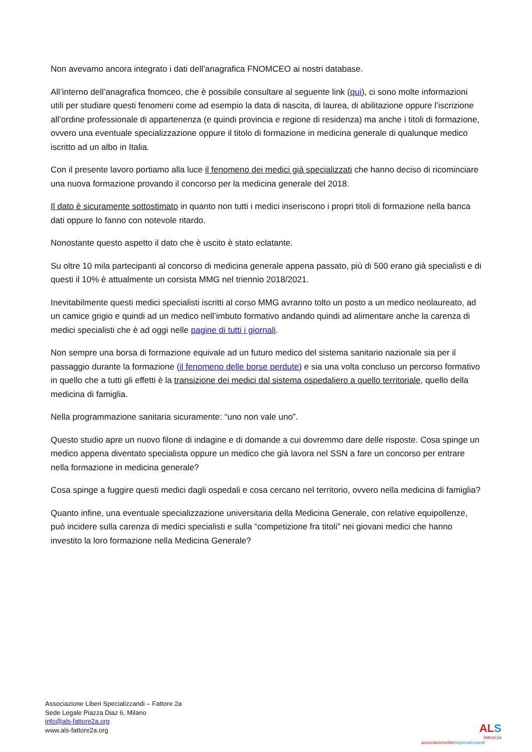Non avevamo ancora integrato i dati dell’anagrafica FNOMCEO ai nostri database.
All’interno dell’anagrafica fnomceo, che è possibile consultare al seguente link (qui), ci sono molte informazioni utili per studiare questi fenomeni come ad esempio la data di nascita, di laurea, di abilitazione oppure l’iscrizione all’ordine professionale di appartenenza (e quindi provincia e regione di residenza) ma anche i titoli di formazione, ovvero una eventuale specializzazione oppure il titolo di formazione in medicina generale di qualunque medico iscritto ad un albo in Italia.
Con il presente lavoro portiamo alla luce il fenomeno dei medici già specializzati che hanno deciso di ricominciare una nuova formazione provando il concorso per la medicina generale del 2018.
Il dato è sicuramente sottostimato in quanto non tutti i medici inseriscono i propri titoli di formazione nella banca dati oppure lo fanno con notevole ritardo.
Nonostante questo aspetto il dato che è uscito è stato eclatante.
Su oltre 10 mila partecipanti al concorso di medicina generale appena passato, più di 500 erano già specialisti e di questi il 10% è attualmente un corsista MMG nel triennio 2018/2021.
Inevitabilmente questi medici specialisti iscritti al corso MMG avranno tolto un posto a un medico neolaureato, ad un camice grigio e quindi ad un medico nell’imbuto formativo andando quindi ad alimentare anche la carenza di medici specialisti che è ad oggi nelle pagine di tutti i giornali.
Non sempre una borsa di formazione equivale ad un futuro medico del sistema sanitario nazionale sia per il passaggio durante la formazione (il fenomeno delle borse perdute) e sia una volta concluso un percorso formativo in quello che a tutti gli effetti è la transizione dei medici dal sistema ospedaliero a quello territoriale, quello della medicina di famiglia.
Nella programmazione sanitaria sicuramente: “uno non vale uno”.
Questo studio apre un nuovo filone di indagine e di domande a cui dovremmo dare delle risposte. Cosa spinge un medico appena diventato specialista oppure un medico che già lavora nel SSN a fare un concorso per entrare nella formazione in medicina generale?
Cosa spinge a fuggire questi medici dagli ospedali e cosa cercano nel territorio, ovvero nella medicina di famiglia?
Quanto infine, una eventuale specializzazione universitaria della Medicina Generale, con relative equipollenze, può incidere sulla carenza di medici specialisti e sulla “competizione fra titoli” nei giovani medici che hanno investito la loro formazione nella Medicina Generale?
Associazione Liberi Specializzandi – Fattore 2a
Sede Legale Piazza Diaz 6, Milano
info@als-fattore2a.org
www.als-fattore2a.org
ALS
fattore2a
associazioneliberispecializzandi